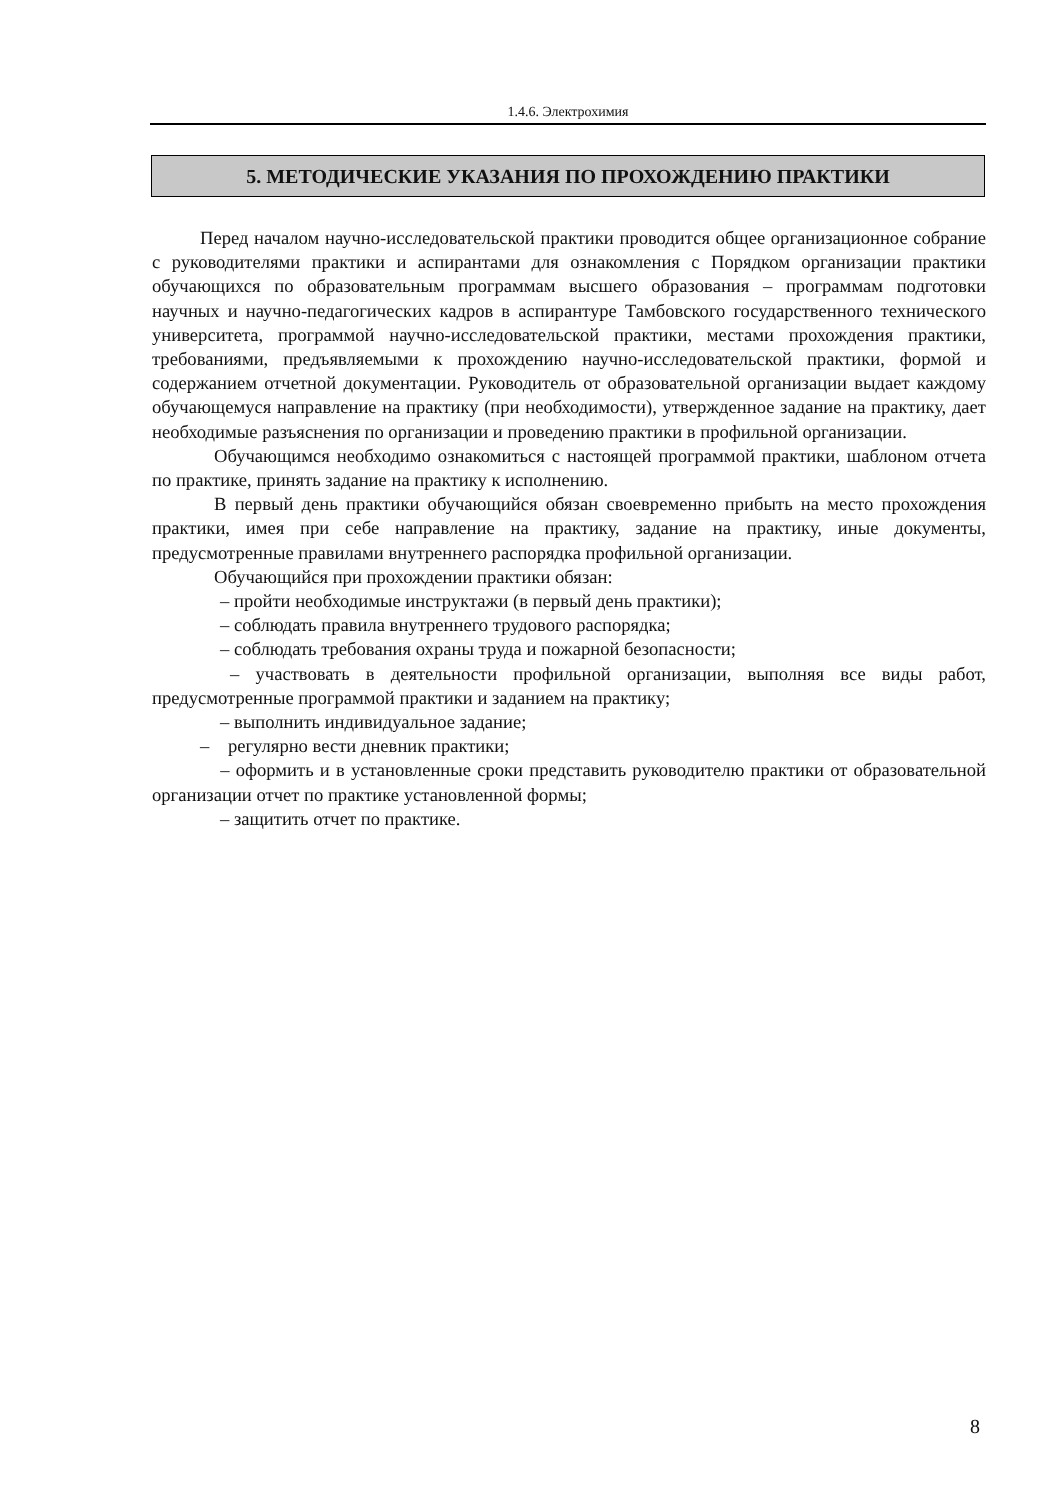1.4.6. Электрохимия
5. МЕТОДИЧЕСКИЕ УКАЗАНИЯ ПО ПРОХОЖДЕНИЮ ПРАКТИКИ
Перед началом научно-исследовательской практики проводится общее организационное собрание с руководителями практики и аспирантами для ознакомления с Порядком организации практики обучающихся по образовательным программам высшего образования – программам подготовки научных и научно-педагогических кадров в аспирантуре Тамбовского государственного технического университета, программой научно-исследовательской практики, местами прохождения практики, требованиями, предъявляемыми к прохождению научно-исследовательской практики, формой и содержанием отчетной документации. Руководитель от образовательной организации выдает каждому обучающемуся направление на практику (при необходимости), утвержденное задание на практику, дает необходимые разъяснения по организации и проведению практики в профильной организации.
Обучающимся необходимо ознакомиться с настоящей программой практики, шаблоном отчета по практике, принять задание на практику к исполнению.
В первый день практики обучающийся обязан своевременно прибыть на место прохождения практики, имея при себе направление на практику, задание на практику, иные документы, предусмотренные правилами внутреннего распорядка профильной организации.
Обучающийся при прохождении практики обязан:
– пройти необходимые инструктажи (в первый день практики);
– соблюдать правила внутреннего трудового распорядка;
– соблюдать требования охраны труда и пожарной безопасности;
– участвовать в деятельности профильной организации, выполняя все виды работ, предусмотренные программой практики и заданием на практику;
– выполнить индивидуальное задание;
– регулярно вести дневник практики;
– оформить и в установленные сроки представить руководителю практики от образовательной организации отчет по практике установленной формы;
– защитить отчет по практике.
8